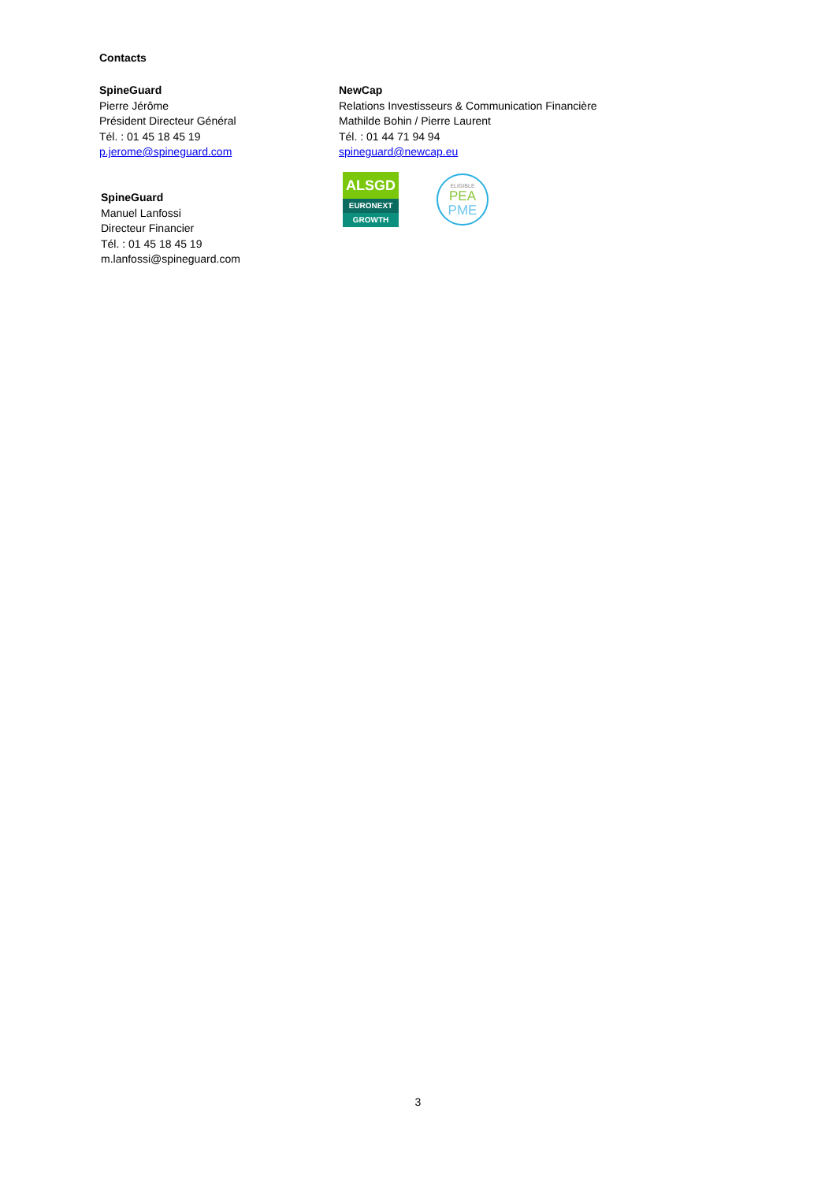Contacts
SpineGuard
Pierre Jérôme
Président Directeur Général
Tél. : 01 45 18 45 19
p.jerome@spineguard.com
NewCap
Relations Investisseurs & Communication Financière
Mathilde Bohin / Pierre Laurent
Tél. : 01 44 71 94 94
spineguard@newcap.eu
ALSGD
EURONEXT
GROWTH
ELIGIBLE
PEA
PME
SpineGuard
Manuel Lanfossi
Directeur Financier
Tél. : 01 45 18 45 19
m.lanfossi@spineguard.com
3